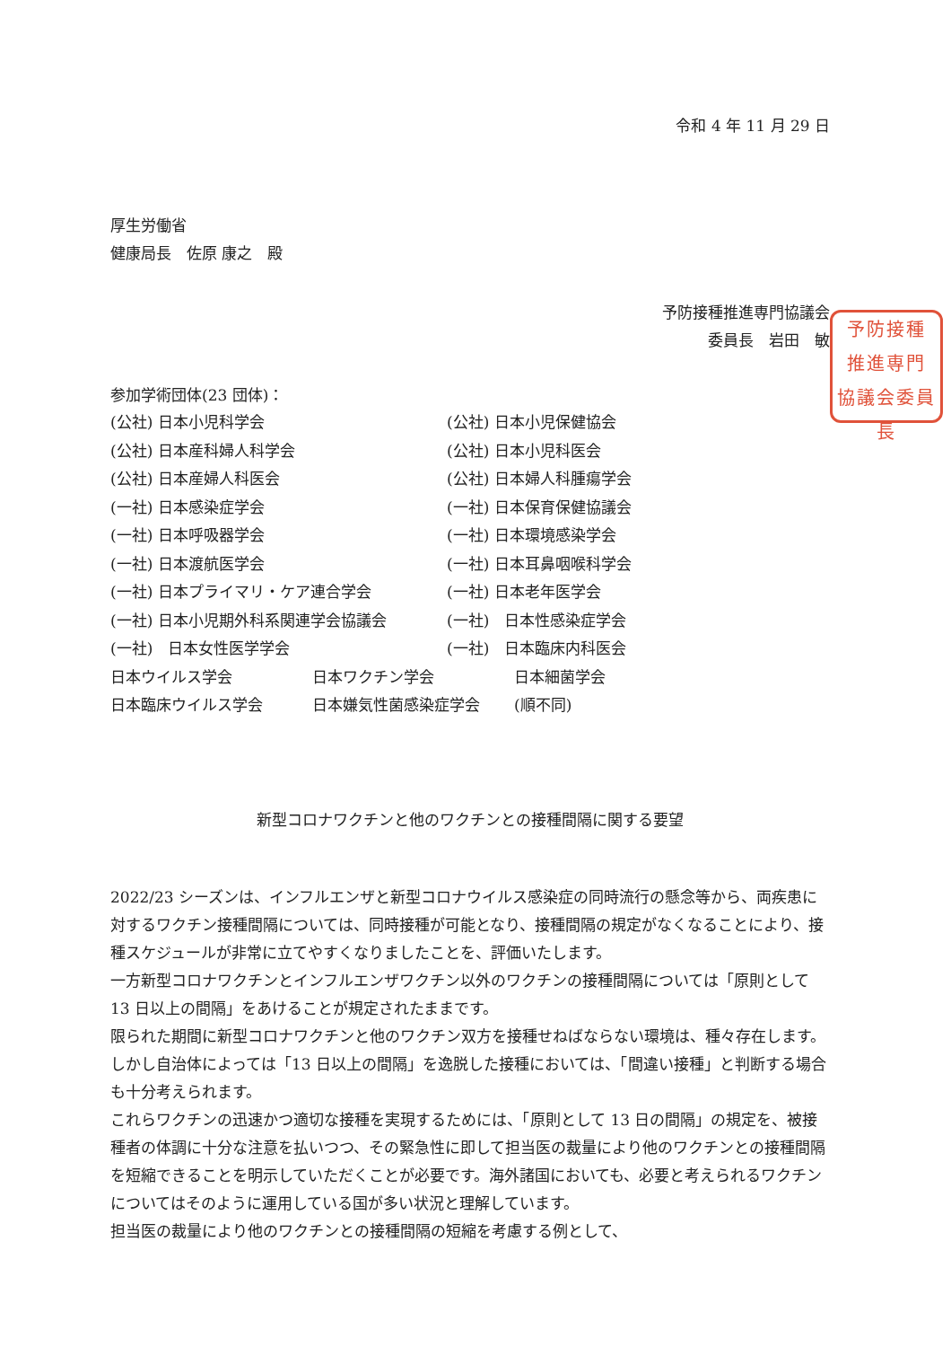令和 4 年 11 月 29 日
厚生労働省
健康局長　佐原 康之　殿
予防接種推進専門協議会
委員長　岩田　敏
予防接種
推進専門
協議会委員長
参加学術団体(23 団体)：
| (公社) 日本小児科学会 | (公社) 日本小児保健協会 |
| (公社) 日本産科婦人科学会 | (公社) 日本小児科医会 |
| (公社) 日本産婦人科医会 | (公社) 日本婦人科腫瘍学会 |
| (一社) 日本感染症学会 | (一社) 日本保育保健協議会 |
| (一社) 日本呼吸器学会 | (一社) 日本環境感染学会 |
| (一社) 日本渡航医学会 | (一社) 日本耳鼻咽喉科学会 |
| (一社) 日本プライマリ・ケア連合学会 | (一社) 日本老年医学会 |
| (一社) 日本小児期外科系関連学会協議会 | (一社) 日本性感染症学会 |
| (一社) 日本女性医学学会 | (一社) 日本臨床内科医会 |
| 日本ウイルス学会 | 日本ワクチン学会 | 日本細菌学会 |
| 日本臨床ウイルス学会 | 日本嫌気性菌感染症学会 | (順不同) |
新型コロナワクチンと他のワクチンとの接種間隔に関する要望
2022/23 シーズンは、インフルエンザと新型コロナウイルス感染症の同時流行の懸念等から、両疾患に対するワクチン接種間隔については、同時接種が可能となり、接種間隔の規定がなくなることにより、接種スケジュールが非常に立てやすくなりましたことを、評価いたします。
一方新型コロナワクチンとインフルエンザワクチン以外のワクチンの接種間隔については「原則として 13 日以上の間隔」をあけることが規定されたままです。
限られた期間に新型コロナワクチンと他のワクチン双方を接種せねばならない環境は、種々存在します。しかし自治体によっては「13 日以上の間隔」を逸脱した接種においては、「間違い接種」と判断する場合も十分考えられます。
これらワクチンの迅速かつ適切な接種を実現するためには、「原則として 13 日の間隔」の規定を、被接種者の体調に十分な注意を払いつつ、その緊急性に即して担当医の裁量により他のワクチンとの接種間隔を短縮できることを明示していただくことが必要です。海外諸国においても、必要と考えられるワクチンについてはそのように運用している国が多い状況と理解しています。
担当医の裁量により他のワクチンとの接種間隔の短縮を考慮する例として、